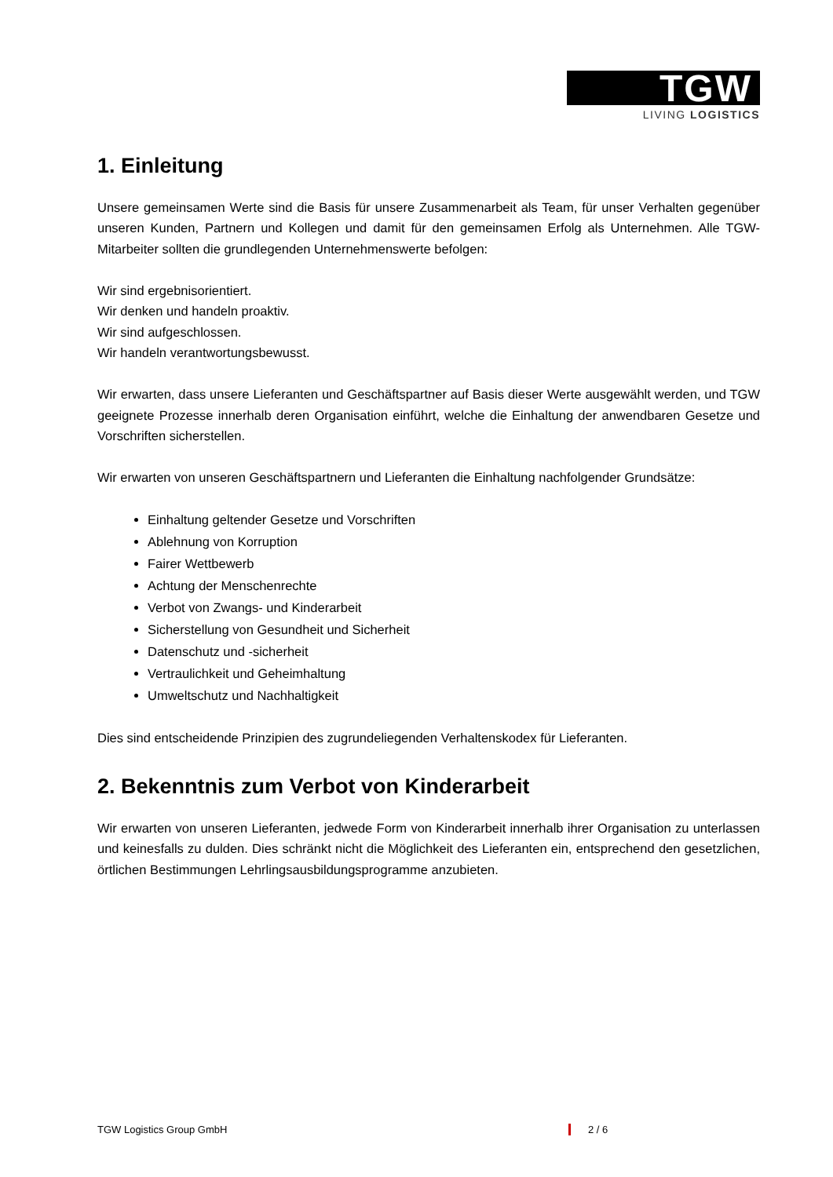TGW
LIVING LOGISTICS
1. Einleitung
Unsere gemeinsamen Werte sind die Basis für unsere Zusammenarbeit als Team, für unser Verhalten gegenüber unseren Kunden, Partnern und Kollegen und damit für den gemeinsamen Erfolg als Unternehmen. Alle TGW-Mitarbeiter sollten die grundlegenden Unternehmenswerte befolgen:
Wir sind ergebnisorientiert.
Wir denken und handeln proaktiv.
Wir sind aufgeschlossen.
Wir handeln verantwortungsbewusst.
Wir erwarten, dass unsere Lieferanten und Geschäftspartner auf Basis dieser Werte ausgewählt werden, und TGW geeignete Prozesse innerhalb deren Organisation einführt, welche die Einhaltung der anwendbaren Gesetze und Vorschriften sicherstellen.
Wir erwarten von unseren Geschäftspartnern und Lieferanten die Einhaltung nachfolgender Grundsätze:
Einhaltung geltender Gesetze und Vorschriften
Ablehnung von Korruption
Fairer Wettbewerb
Achtung der Menschenrechte
Verbot von Zwangs- und Kinderarbeit
Sicherstellung von Gesundheit und Sicherheit
Datenschutz und -sicherheit
Vertraulichkeit und Geheimhaltung
Umweltschutz und Nachhaltigkeit
Dies sind entscheidende Prinzipien des zugrundeliegenden Verhaltenskodex für Lieferanten.
2. Bekenntnis zum Verbot von Kinderarbeit
Wir erwarten von unseren Lieferanten, jedwede Form von Kinderarbeit innerhalb ihrer Organisation zu unterlassen und keinesfalls zu dulden. Dies schränkt nicht die Möglichkeit des Lieferanten ein, entsprechend den gesetzlichen, örtlichen Bestimmungen Lehrlingsausbildungsprogramme anzubieten.
TGW Logistics Group GmbH 2 / 6